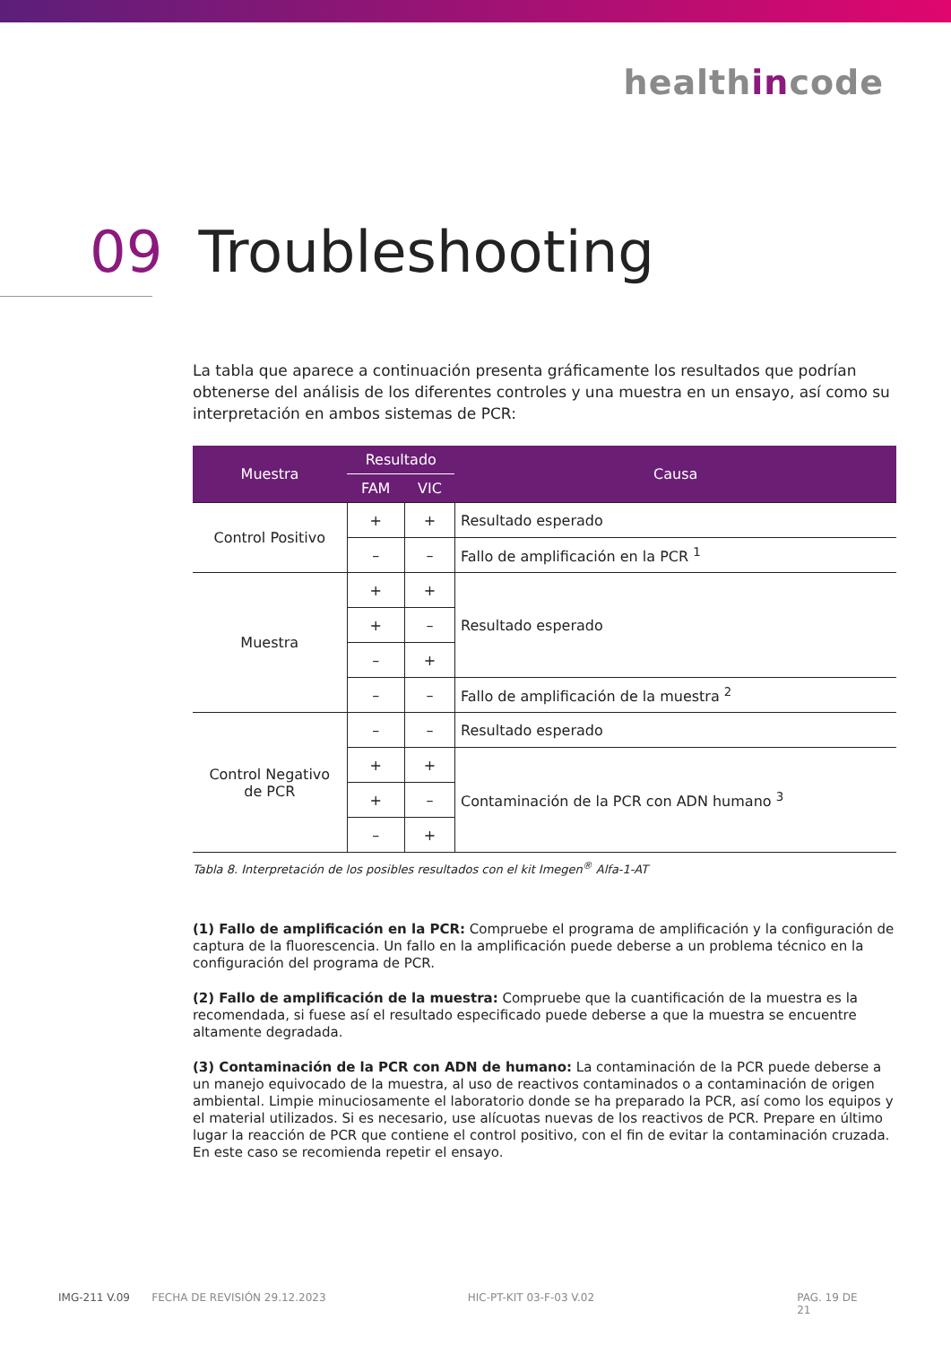healthincode
09 Troubleshooting
La tabla que aparece a continuación presenta gráficamente los resultados que podrían obtenerse del análisis de los diferentes controles y una muestra en un ensayo, así como su interpretación en ambos sistemas de PCR:
| Muestra | Resultado | | Causa |
| --- | --- | --- | --- |
| | FAM | VIC | |
| Control Positivo | + | + | Resultado esperado |
| | – | – | Fallo de amplificación en la PCR <sup>1</sup> |
| Muestra | + | + | Resultado esperado |
| | + | – | |
| | – | + | |
| | – | – | Fallo de amplificación de la muestra <sup>2</sup> |
| Control Negativo de PCR | – | – | Resultado esperado |
| | + | + | Contaminación de la PCR con ADN humano <sup>3</sup> |
| | + | – | |
| | – | + | |
Tabla 8. Interpretación de los posibles resultados con el kit Imegen<sup>®</sup> Alfa-1-AT
(1) Fallo de amplificación en la PCR: Compruebe el programa de amplificación y la configuración de captura de la fluorescencia. Un fallo en la amplificación puede deberse a un problema técnico en la configuración del programa de PCR.
(2) Fallo de amplificación de la muestra: Compruebe que la cuantificación de la muestra es la recomendada, si fuese así el resultado especificado puede deberse a que la muestra se encuentre altamente degradada.
(3) Contaminación de la PCR con ADN de humano: La contaminación de la PCR puede deberse a un manejo equivocado de la muestra, al uso de reactivos contaminados o a contaminación de origen ambiental. Limpie minuciosamente el laboratorio donde se ha preparado la PCR, así como los equipos y el material utilizados. Si es necesario, use alícuotas nuevas de los reactivos de PCR. Prepare en último lugar la reacción de PCR que contiene el control positivo, con el fin de evitar la contaminación cruzada. En este caso se recomienda repetir el ensayo.
IMG-211 V.09 FECHA DE REVISIÓN 29.12.2023 HIC-PT-KIT 03-F-03 V.02 PAG. 19 DE 21